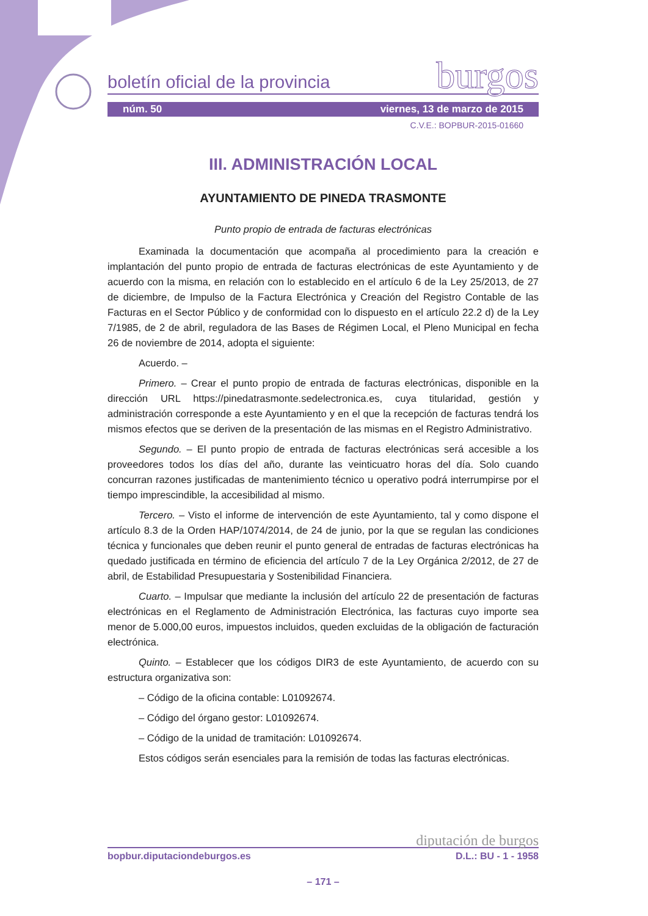boletín oficial de la provincia
burgos
núm. 50 viernes, 13 de marzo de 2015
C.V.E.: BOPBUR-2015-01660
III. ADMINISTRACIÓN LOCAL
AYUNTAMIENTO DE PINEDA TRASMONTE
Punto propio de entrada de facturas electrónicas
Examinada la documentación que acompaña al procedimiento para la creación e implantación del punto propio de entrada de facturas electrónicas de este Ayuntamiento y de acuerdo con la misma, en relación con lo establecido en el artículo 6 de la Ley 25/2013, de 27 de diciembre, de Impulso de la Factura Electrónica y Creación del Registro Contable de las Facturas en el Sector Público y de conformidad con lo dispuesto en el artículo 22.2 d) de la Ley 7/1985, de 2 de abril, reguladora de las Bases de Régimen Local, el Pleno Municipal en fecha 26 de noviembre de 2014, adopta el siguiente:
Acuerdo. –
Primero. – Crear el punto propio de entrada de facturas electrónicas, disponible en la dirección URL https://pinedatrasmonte.sedelectronica.es, cuya titularidad, gestión y administración corresponde a este Ayuntamiento y en el que la recepción de facturas tendrá los mismos efectos que se deriven de la presentación de las mismas en el Registro Administrativo.
Segundo. – El punto propio de entrada de facturas electrónicas será accesible a los proveedores todos los días del año, durante las veinticuatro horas del día. Solo cuando concurran razones justificadas de mantenimiento técnico u operativo podrá interrumpirse por el tiempo imprescindible, la accesibilidad al mismo.
Tercero. – Visto el informe de intervención de este Ayuntamiento, tal y como dispone el artículo 8.3 de la Orden HAP/1074/2014, de 24 de junio, por la que se regulan las condiciones técnica y funcionales que deben reunir el punto general de entradas de facturas electrónicas ha quedado justificada en término de eficiencia del artículo 7 de la Ley Orgánica 2/2012, de 27 de abril, de Estabilidad Presupuestaria y Sostenibilidad Financiera.
Cuarto. – Impulsar que mediante la inclusión del artículo 22 de presentación de facturas electrónicas en el Reglamento de Administración Electrónica, las facturas cuyo importe sea menor de 5.000,00 euros, impuestos incluidos, queden excluidas de la obligación de facturación electrónica.
Quinto. – Establecer que los códigos DIR3 de este Ayuntamiento, de acuerdo con su estructura organizativa son:
– Código de la oficina contable: L01092674.
– Código del órgano gestor: L01092674.
– Código de la unidad de tramitación: L01092674.
Estos códigos serán esenciales para la remisión de todas las facturas electrónicas.
diputación de burgos
bopbur.diputaciondeburgos.es D.L.: BU - 1 - 1958
– 171 –